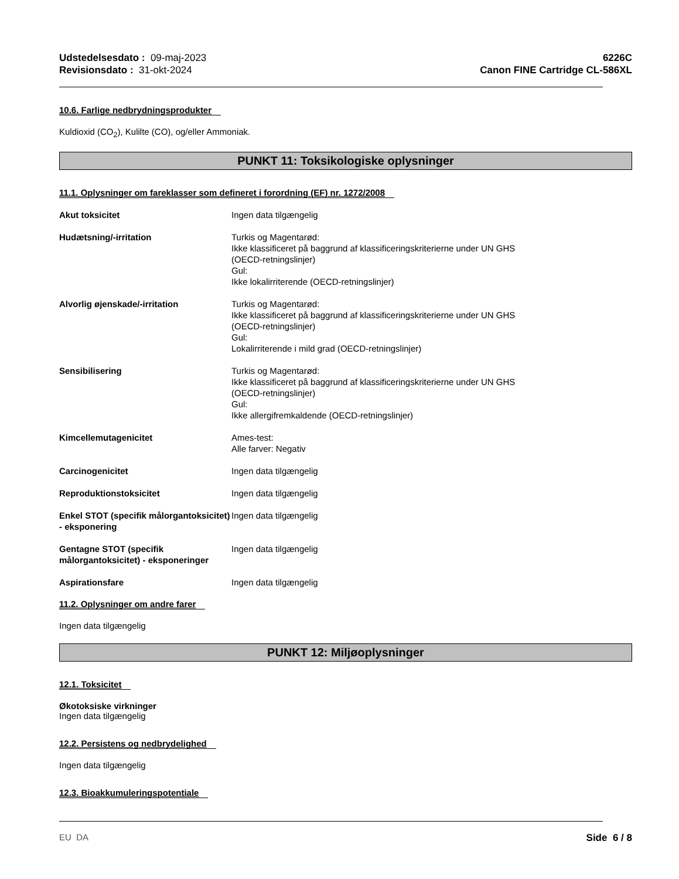Udstedelsesdato : 09-maj-2023
Revisionsdato : 31-okt-2024
6226C
Canon FINE Cartridge CL-586XL
10.6. Farlige nedbrydningsprodukter
Kuldioxid (CO<sub>2</sub>), Kulilte (CO), og/eller Ammoniak.
PUNKT 11: Toksikologiske oplysninger
11.1. Oplysninger om fareklasser som defineret i forordning (EF) nr. 1272/2008
Akut toksicitet Ingen data tilgængelig
Hudætsning/-irritation Turkis og Magentarød:
Ikke klassificeret på baggrund af klassificeringskriterierne under UN GHS
(OECD-retningslinjer)
Gul:
Ikke lokalirriterende (OECD-retningslinjer)
Alvorlig øjenskade/-irritation Turkis og Magentarød:
Ikke klassificeret på baggrund af klassificeringskriterierne under UN GHS
(OECD-retningslinjer)
Gul:
Lokalirriterende i mild grad (OECD-retningslinjer)
Sensibilisering Turkis og Magentarød:
Ikke klassificeret på baggrund af klassificeringskriterierne under UN GHS
(OECD-retningslinjer)
Gul:
Ikke allergifremkaldende (OECD-retningslinjer)
Kimcellemutagenicitet Ames-test:
Alle farver: Negativ
Carcinogenicitet Ingen data tilgængelig
Reproduktionstoksicitet Ingen data tilgængelig
Enkel STOT (specifik målorgantoksicitet) - eksponering
Ingen data tilgængelig
Gentagne STOT (specifik målorgantoksicitet) - eksponeringer
Ingen data tilgængelig
Aspirationsfare Ingen data tilgængelig
11.2. Oplysninger om andre farer
Ingen data tilgængelig
PUNKT 12: Miljøoplysninger
12.1. Toksicitet
Økotoksiske virkninger
Ingen data tilgængelig
12.2. Persistens og nedbrydelighed
Ingen data tilgængelig
12.3. Bioakkumuleringspotentiale
EU DA Side 6 / 8